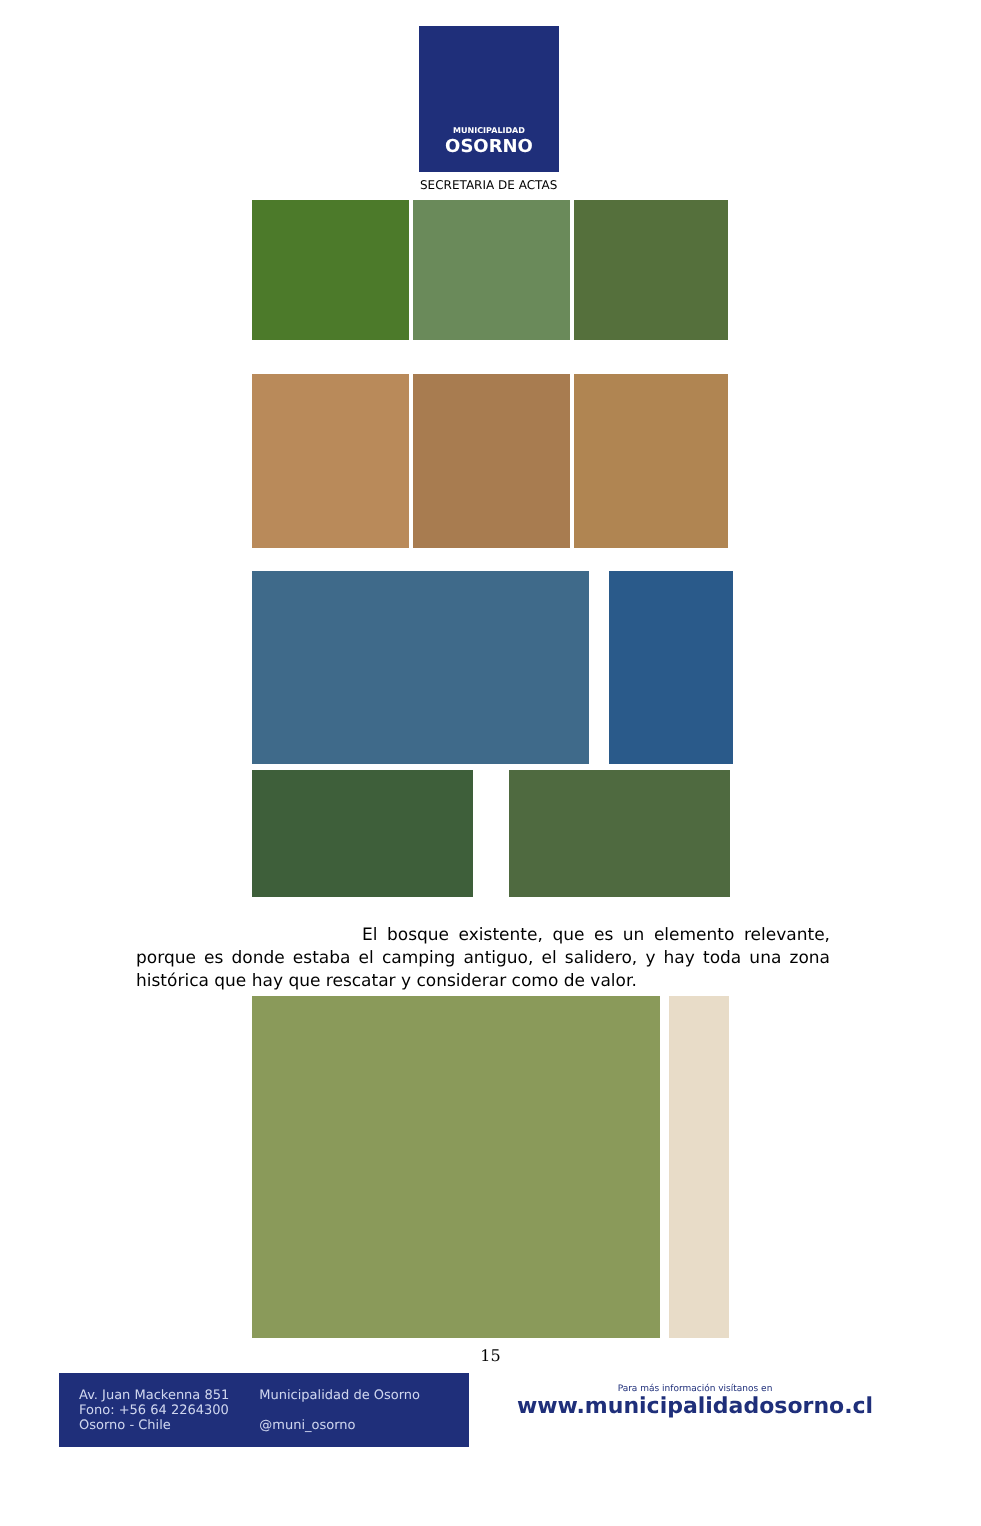MUNICIPALIDAD
OSORNO
SECRETARIA DE ACTAS
El bosque existente, que es un elemento relevante, porque es donde estaba el camping antiguo, el salidero, y hay toda una zona histórica que hay que rescatar y considerar como de valor.
15
Av. Juan Mackenna 851
Fono: +56 64 2264300
Osorno - Chile
Municipalidad de Osorno
@muni_osorno
Para más información visítanos en
www.municipalidadosorno.cl